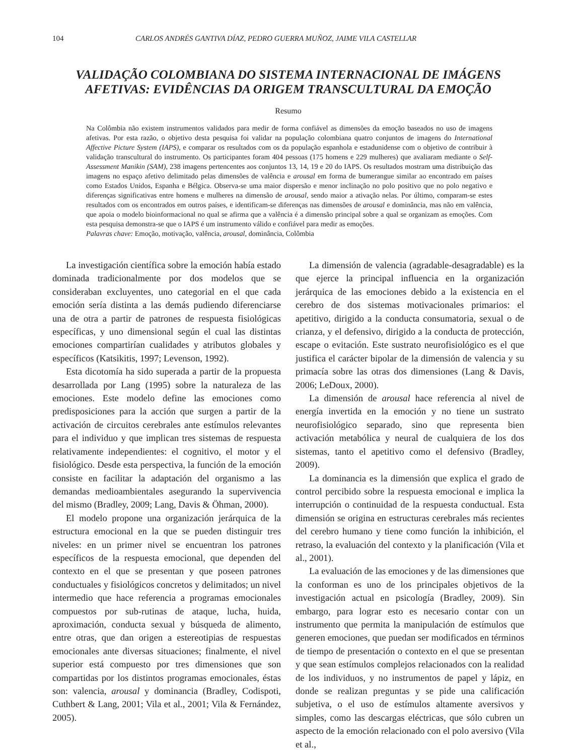104 CARLOS ANDRÉS GANTIVA DÍAZ, PEDRO GUERRA MUÑOZ, JAIME VILA CASTELLAR
VALIDAÇÃO COLOMBIANA DO SISTEMA INTERNACIONAL DE IMÁGENS AFETIVAS: EVIDÊNCIAS DA ORIGEM TRANSCULTURAL DA EMOÇÃO
Resumo
Na Colômbia não existem instrumentos validados para medir de forma confiável as dimensões da emoção baseados no uso de imagens afetivas. Por esta razão, o objetivo desta pesquisa foi validar na população colombiana quatro conjuntos de imagens do International Affective Picture System (IAPS), e comparar os resultados com os da população espanhola e estadunidense com o objetivo de contribuir à validação transcultural do instrumento. Os participantes foram 404 pessoas (175 homens e 229 mulheres) que avaliaram mediante o Self-Assessment Manikin (SAM), 238 imagens pertencentes aos conjuntos 13, 14, 19 e 20 do IAPS. Os resultados mostram uma distribuição das imagens no espaço afetivo delimitado pelas dimensões de valência e arousal em forma de bumerangue similar ao encontrado em países como Estados Unidos, Espanha e Bélgica. Observa-se uma maior dispersão e menor inclinação no polo positivo que no polo negativo e diferenças significativas entre homens e mulheres na dimensão de arousal, sendo maior a ativação nelas. Por último, comparam-se estes resultados com os encontrados em outros países, e identificam-se diferenças nas dimensões de arousal e dominância, mas não em valência, que apoia o modelo bioinformacional no qual se afirma que a valência é a dimensão principal sobre a qual se organizam as emoções. Com esta pesquisa demonstra-se que o IAPS é um instrumento válido e confiável para medir as emoções.
Palavras chave: Emoção, motivação, valência, arousal, dominância, Colômbia
La investigación científica sobre la emoción había estado dominada tradicionalmente por dos modelos que se consideraban excluyentes, uno categorial en el que cada emoción sería distinta a las demás pudiendo diferenciarse una de otra a partir de patrones de respuesta fisiológicas específicas, y uno dimensional según el cual las distintas emociones compartirían cualidades y atributos globales y específicos (Katsikitis, 1997; Levenson, 1992).
Esta dicotomía ha sido superada a partir de la propuesta desarrollada por Lang (1995) sobre la naturaleza de las emociones. Este modelo define las emociones como predisposiciones para la acción que surgen a partir de la activación de circuitos cerebrales ante estímulos relevantes para el individuo y que implican tres sistemas de respuesta relativamente independientes: el cognitivo, el motor y el fisiológico. Desde esta perspectiva, la función de la emoción consiste en facilitar la adaptación del organismo a las demandas medioambientales asegurando la supervivencia del mismo (Bradley, 2009; Lang, Davis & Öhman, 2000).
El modelo propone una organización jerárquica de la estructura emocional en la que se pueden distinguir tres niveles: en un primer nivel se encuentran los patrones específicos de la respuesta emocional, que dependen del contexto en el que se presentan y que poseen patrones conductuales y fisiológicos concretos y delimitados; un nivel intermedio que hace referencia a programas emocionales compuestos por sub-rutinas de ataque, lucha, huida, aproximación, conducta sexual y búsqueda de alimento, entre otras, que dan origen a estereotipias de respuestas emocionales ante diversas situaciones; finalmente, el nivel superior está compuesto por tres dimensiones que son compartidas por los distintos programas emocionales, éstas son: valencia, arousal y dominancia (Bradley, Codispoti, Cuthbert & Lang, 2001; Vila et al., 2001; Vila & Fernández, 2005).
La dimensión de valencia (agradable-desagradable) es la que ejerce la principal influencia en la organización jerárquica de las emociones debido a la existencia en el cerebro de dos sistemas motivacionales primarios: el apetitivo, dirigido a la conducta consumatoria, sexual o de crianza, y el defensivo, dirigido a la conducta de protección, escape o evitación. Este sustrato neurofisiológico es el que justifica el carácter bipolar de la dimensión de valencia y su primacía sobre las otras dos dimensiones (Lang & Davis, 2006; LeDoux, 2000).
La dimensión de arousal hace referencia al nivel de energía invertida en la emoción y no tiene un sustrato neurofisiológico separado, sino que representa bien activación metabólica y neural de cualquiera de los dos sistemas, tanto el apetitivo como el defensivo (Bradley, 2009).
La dominancia es la dimensión que explica el grado de control percibido sobre la respuesta emocional e implica la interrupción o continuidad de la respuesta conductual. Esta dimensión se origina en estructuras cerebrales más recientes del cerebro humano y tiene como función la inhibición, el retraso, la evaluación del contexto y la planificación (Vila et al., 2001).
La evaluación de las emociones y de las dimensiones que la conforman es uno de los principales objetivos de la investigación actual en psicología (Bradley, 2009). Sin embargo, para lograr esto es necesario contar con un instrumento que permita la manipulación de estímulos que generen emociones, que puedan ser modificados en términos de tiempo de presentación o contexto en el que se presentan y que sean estímulos complejos relacionados con la realidad de los individuos, y no instrumentos de papel y lápiz, en donde se realizan preguntas y se pide una calificación subjetiva, o el uso de estímulos altamente aversivos y simples, como las descargas eléctricas, que sólo cubren un aspecto de la emoción relacionado con el polo aversivo (Vila et al.,